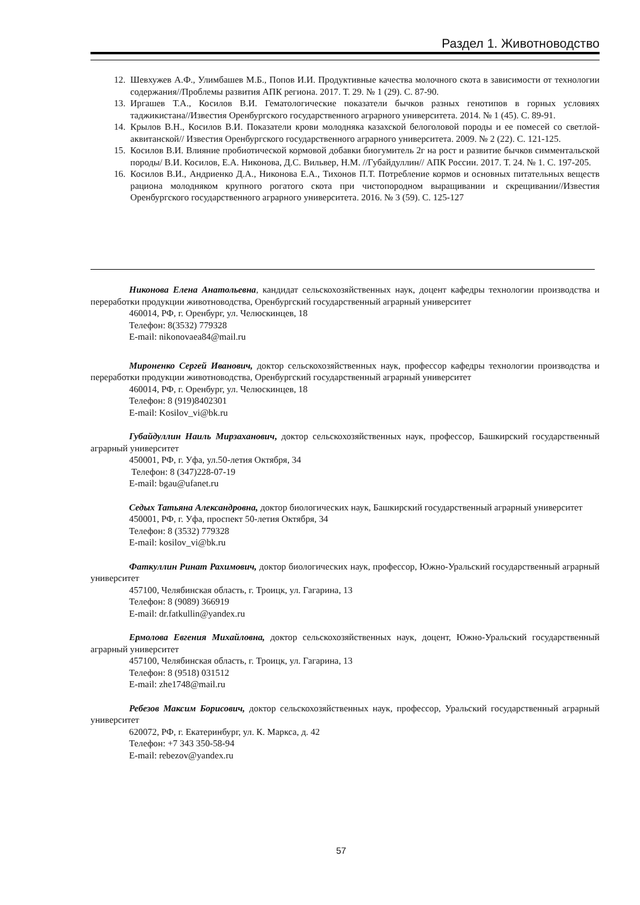Раздел 1. Животноводство
12. Шевхужев А.Ф., Улимбашев М.Б., Попов И.И. Продуктивные качества молочного скота в зависимости от технологии содержания//Проблемы развития АПК региона. 2017. Т. 29. № 1 (29). С. 87-90.
13. Иргашев Т.А., Косилов В.И. Гематологические показатели бычков разных генотипов в горных условиях таджикистана//Известия Оренбургского государственного аграрного университета. 2014. № 1 (45). С. 89-91.
14. Крылов В.Н., Косилов В.И. Показатели крови молодняка казахской белоголовой породы и ее помесей со светлой-аквитанской// Известия Оренбургского государственного аграрного университета. 2009. № 2 (22). С. 121-125.
15. Косилов В.И. Влияние пробиотической кормовой добавки биогумитель 2г на рост и развитие бычков симментальской породы/ В.И. Косилов, Е.А. Никонова, Д.С. Вильвер, Н.М. //Губайдуллин// АПК России. 2017. Т. 24. № 1. С. 197-205.
16. Косилов В.И., Андриенко Д.А., Никонова Е.А., Тихонов П.Т. Потребление кормов и основных питательных веществ рациона молодняком крупного рогатого скота при чистопородном выращивании и скрещивании//Известия Оренбургского государственного аграрного университета. 2016. № 3 (59). С. 125-127
Никонова Елена Анатольевна, кандидат сельскохозяйственных наук, доцент кафедры технологии производства и переработки продукции животноводства, Оренбургский государственный аграрный университет
460014, РФ, г. Оренбург, ул. Челюскинцев, 18
Телефон: 8(3532) 779328
E-mail: nikonovaea84@mail.ru
Мироненко Сергей Иванович, доктор сельскохозяйственных наук, профессор кафедры технологии производства и переработки продукции животноводства, Оренбургский государственный аграрный университет
460014, РФ, г. Оренбург, ул. Челюскинцев, 18
Телефон: 8 (919)8402301
E-mail: Kosilov_vi@bk.ru
Губайдуллин Наиль Мирзаханович, доктор сельскохозяйственных наук, профессор, Башкирский государственный аграрный университет
450001, РФ, г. Уфа, ул.50-летия Октября, 34
Телефон: 8 (347)228-07-19
E-mail: bgau@ufanet.ru
Седых Татьяна Александровна, доктор биологических наук, Башкирский государственный аграрный университет
450001, РФ, г. Уфа, проспект 50-летия Октября, 34
Телефон: 8 (3532) 779328
E-mail: kosilov_vi@bk.ru
Фаткуллин Ринат Рахимович, доктор биологических наук, профессор, Южно-Уральский государственный аграрный университет
457100, Челябинская область, г. Троицк, ул. Гагарина, 13
Телефон: 8 (9089) 366919
E-mail: dr.fatkullin@yandex.ru
Ермолова Евгения Михайловна, доктор сельскохозяйственных наук, доцент, Южно-Уральский государственный аграрный университет
457100, Челябинская область, г. Троицк, ул. Гагарина, 13
Телефон: 8 (9518) 031512
E-mail: zhe1748@mail.ru
Ребезов Максим Борисович, доктор сельскохозяйственных наук, профессор, Уральский государственный аграрный университет
620072, РФ, г. Екатеринбург, ул. К. Маркса, д. 42
Телефон: +7 343 350-58-94
E-mail: rebezov@yandex.ru
57